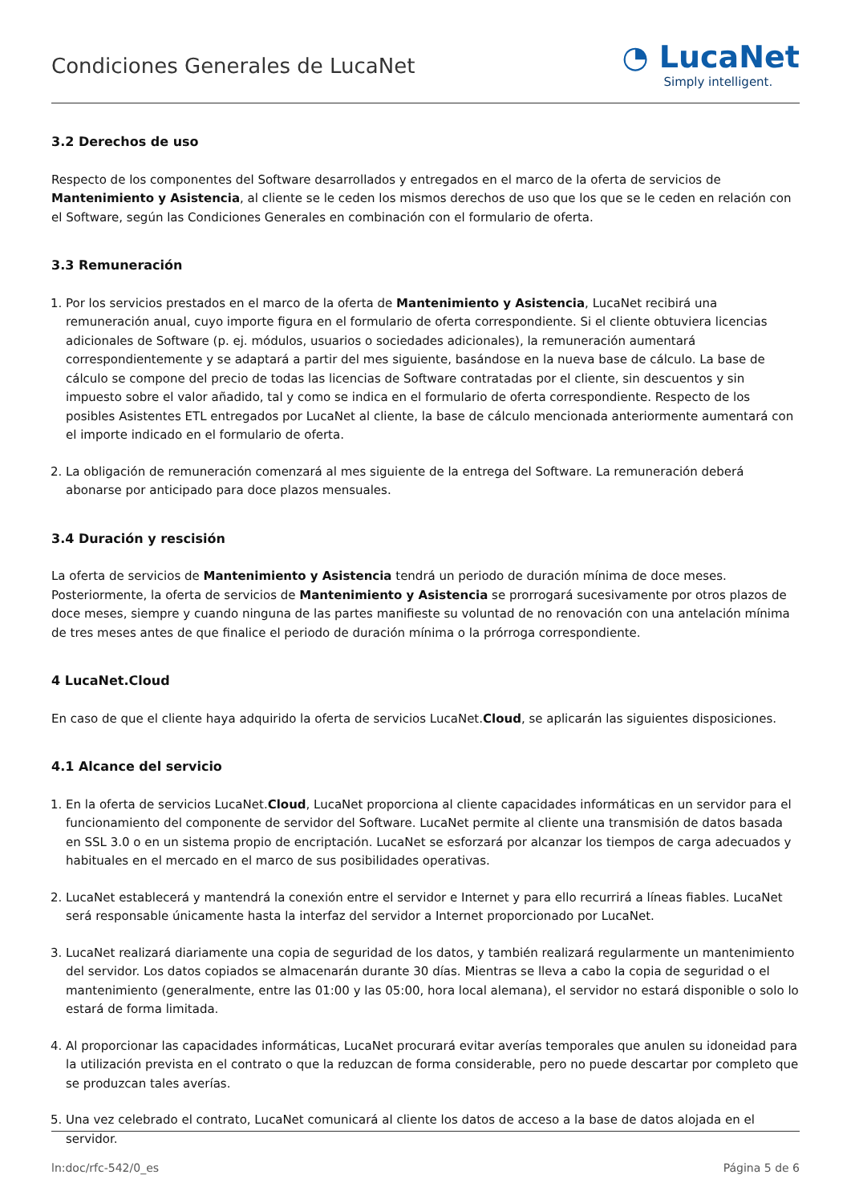Condiciones Generales de LucaNet
◔ LucaNet
Simply intelligent.
3.2 Derechos de uso
Respecto de los componentes del Software desarrollados y entregados en el marco de la oferta de servicios de Mantenimiento y Asistencia, al cliente se le ceden los mismos derechos de uso que los que se le ceden en relación con el Software, según las Condiciones Generales en combinación con el formulario de oferta.
3.3 Remuneración
1. Por los servicios prestados en el marco de la oferta de Mantenimiento y Asistencia, LucaNet recibirá una remuneración anual, cuyo importe figura en el formulario de oferta correspondiente. Si el cliente obtuviera licencias adicionales de Software (p. ej. módulos, usuarios o sociedades adicionales), la remuneración aumentará correspondientemente y se adaptará a partir del mes siguiente, basándose en la nueva base de cálculo. La base de cálculo se compone del precio de todas las licencias de Software contratadas por el cliente, sin descuentos y sin impuesto sobre el valor añadido, tal y como se indica en el formulario de oferta correspondiente. Respecto de los posibles Asistentes ETL entregados por LucaNet al cliente, la base de cálculo mencionada anteriormente aumentará con el importe indicado en el formulario de oferta.
2. La obligación de remuneración comenzará al mes siguiente de la entrega del Software. La remuneración deberá abonarse por anticipado para doce plazos mensuales.
3.4 Duración y rescisión
La oferta de servicios de Mantenimiento y Asistencia tendrá un periodo de duración mínima de doce meses. Posteriormente, la oferta de servicios de Mantenimiento y Asistencia se prorrogará sucesivamente por otros plazos de doce meses, siempre y cuando ninguna de las partes manifieste su voluntad de no renovación con una antelación mínima de tres meses antes de que finalice el periodo de duración mínima o la prórroga correspondiente.
4 LucaNet.Cloud
En caso de que el cliente haya adquirido la oferta de servicios LucaNet.Cloud, se aplicarán las siguientes disposiciones.
4.1 Alcance del servicio
1. En la oferta de servicios LucaNet.Cloud, LucaNet proporciona al cliente capacidades informáticas en un servidor para el funcionamiento del componente de servidor del Software. LucaNet permite al cliente una transmisión de datos basada en SSL 3.0 o en un sistema propio de encriptación. LucaNet se esforzará por alcanzar los tiempos de carga adecuados y habituales en el mercado en el marco de sus posibilidades operativas.
2. LucaNet establecerá y mantendrá la conexión entre el servidor e Internet y para ello recurrirá a líneas fiables. LucaNet será responsable únicamente hasta la interfaz del servidor a Internet proporcionado por LucaNet.
3. LucaNet realizará diariamente una copia de seguridad de los datos, y también realizará regularmente un mantenimiento del servidor. Los datos copiados se almacenarán durante 30 días. Mientras se lleva a cabo la copia de seguridad o el mantenimiento (generalmente, entre las 01:00 y las 05:00, hora local alemana), el servidor no estará disponible o solo lo estará de forma limitada.
4. Al proporcionar las capacidades informáticas, LucaNet procurará evitar averías temporales que anulen su idoneidad para la utilización prevista en el contrato o que la reduzcan de forma considerable, pero no puede descartar por completo que se produzcan tales averías.
5. Una vez celebrado el contrato, LucaNet comunicará al cliente los datos de acceso a la base de datos alojada en el servidor.
ln:doc/rfc-542/0_es Página 5 de 6